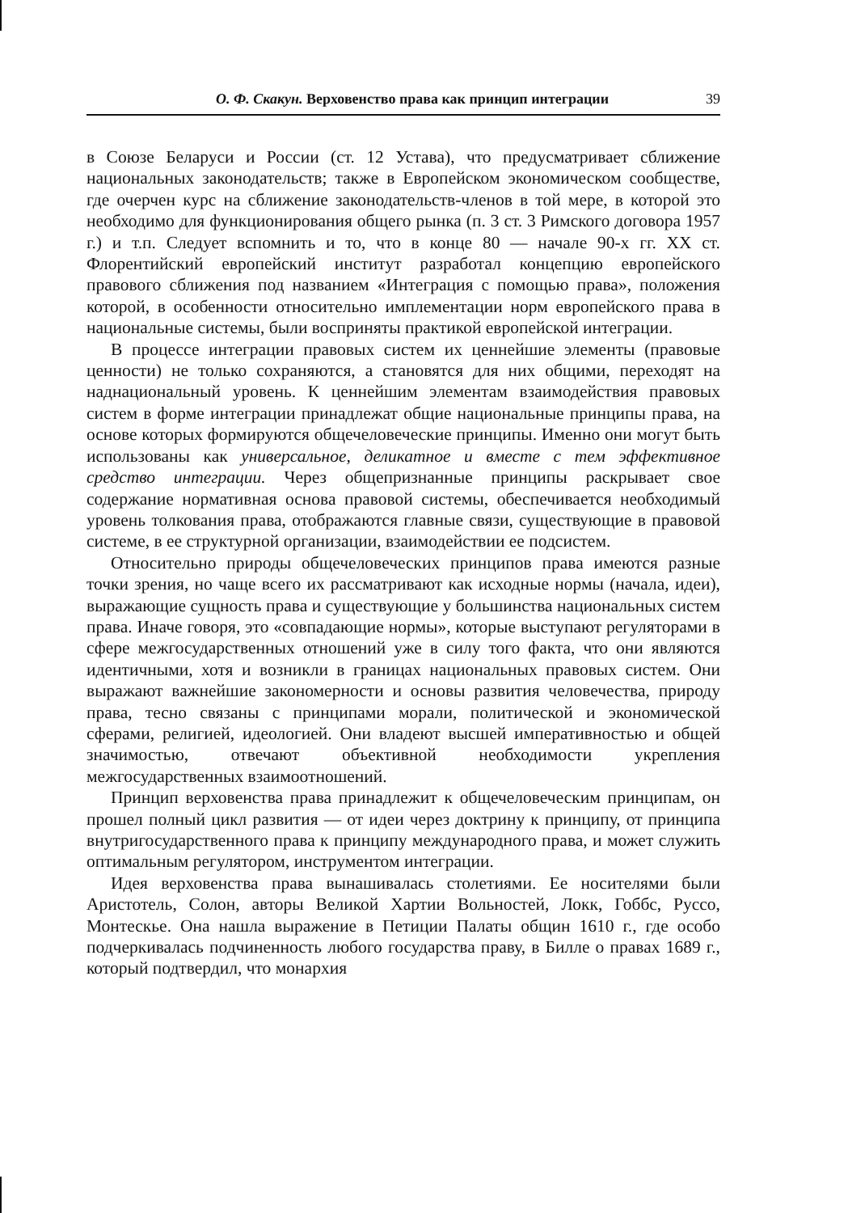О. Ф. Скакун. Верховенство права как принцип интеграции 39
в Союзе Беларуси и России (ст. 12 Устава), что предусматривает сближение национальных законодательств; также в Европейском экономическом сообществе, где очерчен курс на сближение законодательств-членов в той мере, в которой это необходимо для функционирования общего рынка (п. 3 ст. 3 Римского договора 1957 г.) и т.п. Следует вспомнить и то, что в конце 80 — начале 90-х гг. XX ст. Флорентийский европейский институт разработал концепцию европейского правового сближения под названием «Интеграция с помощью права», положения которой, в особенности относительно имплементации норм европейского права в национальные системы, были восприняты практикой европейской интеграции.
В процессе интеграции правовых систем их ценнейшие элементы (правовые ценности) не только сохраняются, а становятся для них общими, переходят на наднациональный уровень. К ценнейшим элементам взаимодействия правовых систем в форме интеграции принадлежат общие национальные принципы права, на основе которых формируются общечеловеческие принципы. Именно они могут быть использованы как универсальное, деликатное и вместе с тем эффективное средство интеграции. Через общепризнанные принципы раскрывает свое содержание нормативная основа правовой системы, обеспечивается необходимый уровень толкования права, отображаются главные связи, существующие в правовой системе, в ее структурной организации, взаимодействии ее подсистем.
Относительно природы общечеловеческих принципов права имеются разные точки зрения, но чаще всего их рассматривают как исходные нормы (начала, идеи), выражающие сущность права и существующие у большинства национальных систем права. Иначе говоря, это «совпадающие нормы», которые выступают регуляторами в сфере межгосударственных отношений уже в силу того факта, что они являются идентичными, хотя и возникли в границах национальных правовых систем. Они выражают важнейшие закономерности и основы развития человечества, природу права, тесно связаны с принципами морали, политической и экономической сферами, религией, идеологией. Они владеют высшей императивностью и общей значимостью, отвечают объективной необходимости укрепления межгосударственных взаимоотношений.
Принцип верховенства права принадлежит к общечеловеческим принципам, он прошел полный цикл развития — от идеи через доктрину к принципу, от принципа внутригосударственного права к принципу международного права, и может служить оптимальным регулятором, инструментом интеграции.
Идея верховенства права вынашивалась столетиями. Ее носителями были Аристотель, Солон, авторы Великой Хартии Вольностей, Локк, Гоббс, Руссо, Монтескье. Она нашла выражение в Петиции Палаты общин 1610 г., где особо подчеркивалась подчиненность любого государства праву, в Билле о правах 1689 г., который подтвердил, что монархия